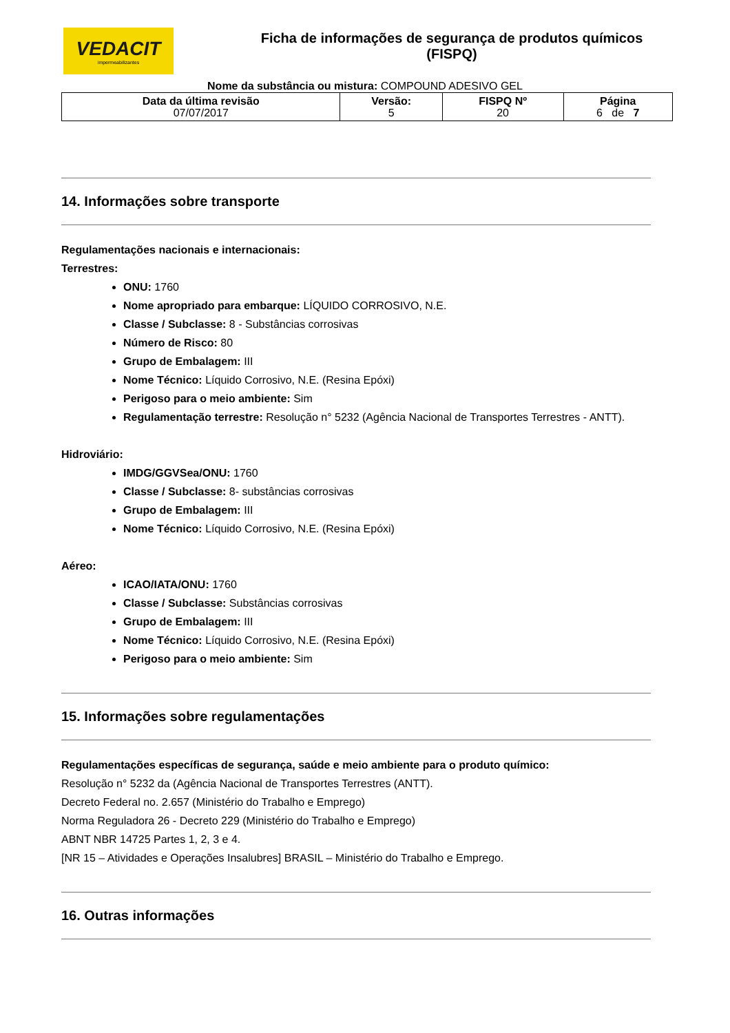VEDACIT
impermeabilizantes
Ficha de informações de segurança de produtos químicos
(FISPQ)
Nome da substância ou mistura: COMPOUND ADESIVO GEL
| Data da última revisão 07/07/2017 | Versão: 5 | FISPQ Nº 20 | Página 6 de 7 |
14. Informações sobre transporte
Regulamentações nacionais e internacionais:
Terrestres:
ONU: 1760
Nome apropriado para embarque: LÍQUIDO CORROSIVO, N.E.
Classe / Subclasse: 8 - Substâncias corrosivas
Número de Risco: 80
Grupo de Embalagem: III
Nome Técnico: Líquido Corrosivo, N.E. (Resina Epóxi)
Perigoso para o meio ambiente: Sim
Regulamentação terrestre: Resolução n° 5232 (Agência Nacional de Transportes Terrestres - ANTT).
Hidroviário:
IMDG/GGVSea/ONU: 1760
Classe / Subclasse: 8- substâncias corrosivas
Grupo de Embalagem: III
Nome Técnico: Líquido Corrosivo, N.E. (Resina Epóxi)
Aéreo:
ICAO/IATA/ONU: 1760
Classe / Subclasse: Substâncias corrosivas
Grupo de Embalagem: III
Nome Técnico: Líquido Corrosivo, N.E. (Resina Epóxi)
Perigoso para o meio ambiente: Sim
15. Informações sobre regulamentações
Regulamentações específicas de segurança, saúde e meio ambiente para o produto químico:
Resolução n° 5232 da (Agência Nacional de Transportes Terrestres (ANTT).
Decreto Federal no. 2.657 (Ministério do Trabalho e Emprego)
Norma Reguladora 26 - Decreto 229 (Ministério do Trabalho e Emprego)
ABNT NBR 14725 Partes 1, 2, 3 e 4.
[NR 15 – Atividades e Operações Insalubres] BRASIL – Ministério do Trabalho e Emprego.
16. Outras informações